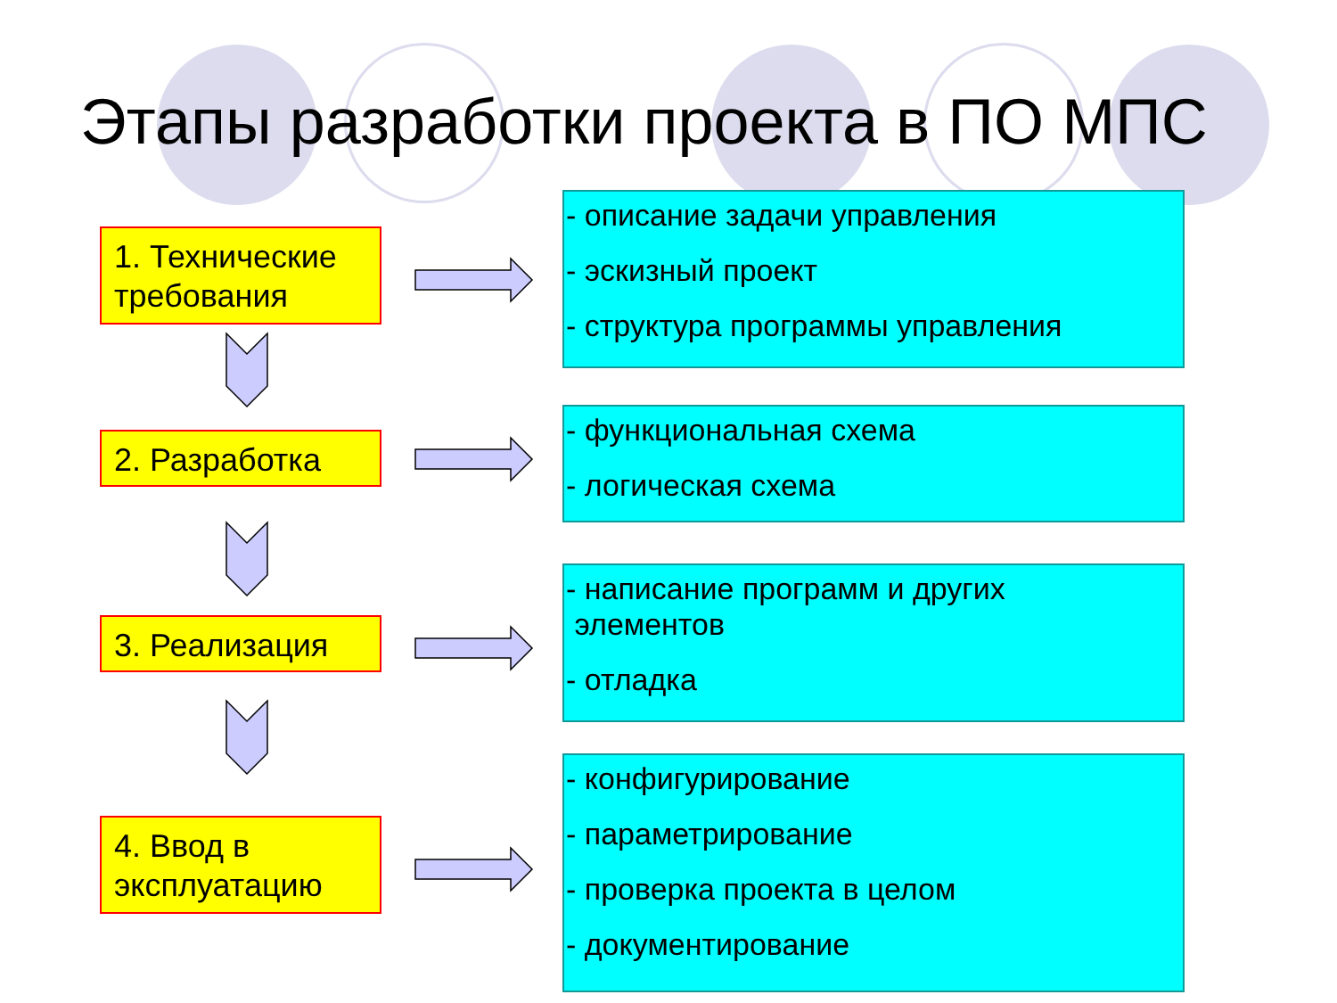Этапы разработки проекта в ПО МПС
1. Технические требования
- описание задачи управления
- эскизный проект
- структура программы управления
2. Разработка
- функциональная схема
- логическая схема
3. Реализация
- написание программ и других
элементов
- отладка
4. Ввод в эксплуатацию
- конфигурирование
- параметрирование
- проверка проекта в целом
- документирование